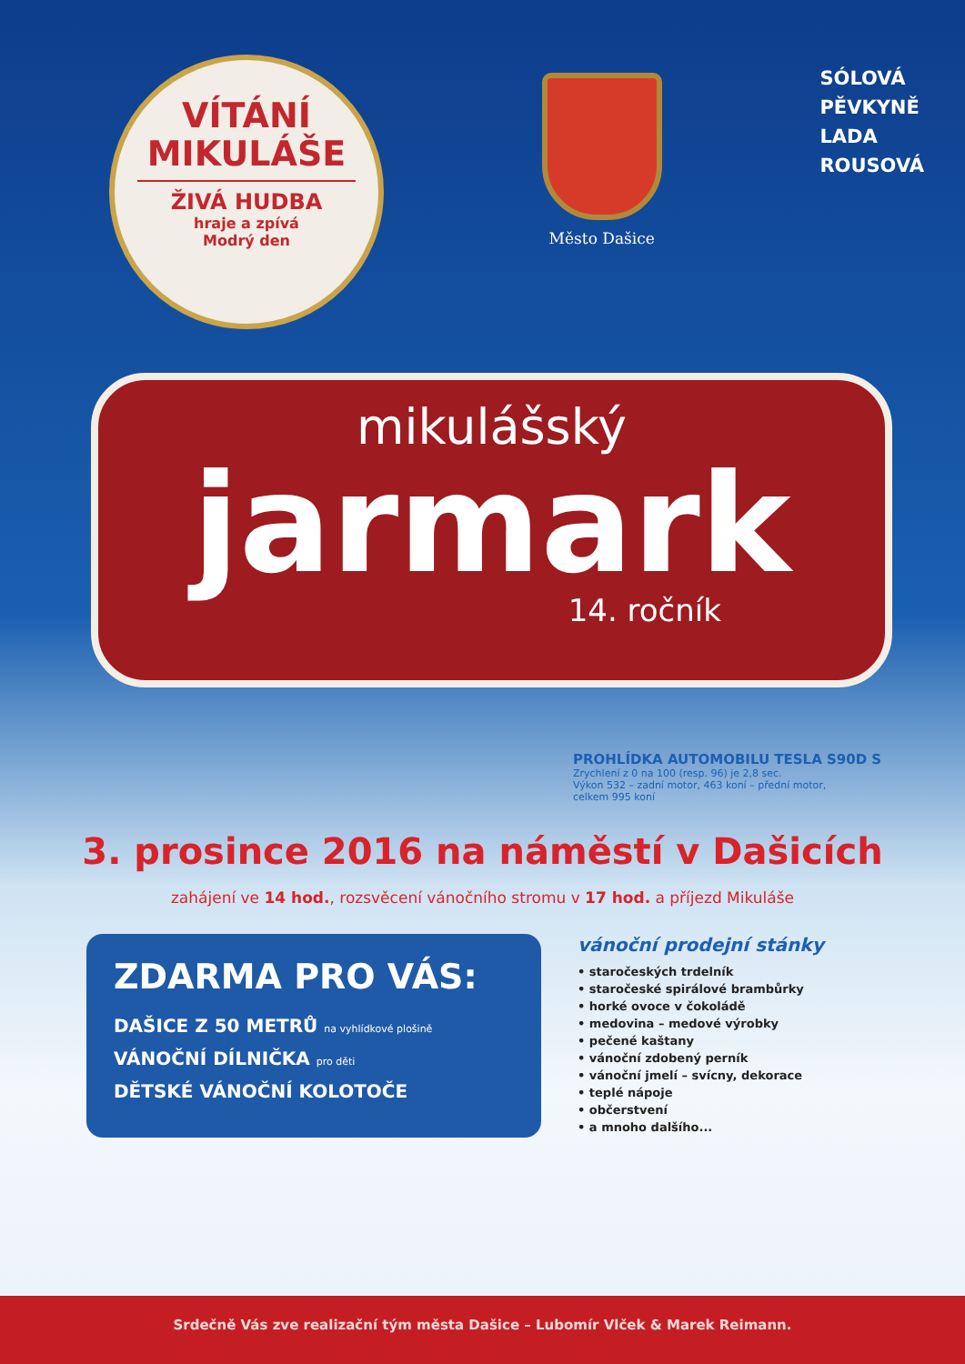VÍTÁNÍ
MIKULÁŠE
ŽIVÁ HUDBA
hraje a zpívá
Modrý den
Město Dašice
SÓLOVÁ
PĚVKYNĚ
LADA
ROUSOVÁ
mikulášský
jarmark
14. ročník
PROHLÍDKA AUTOMOBILU TESLA S90D S
Zrychlení z 0 na 100 (resp. 96) je 2,8 sec.
Výkon 532 – zadní motor, 463 koní – přední motor,
celkem 995 koní
3. prosince 2016 na náměstí v Dašicích
zahájení ve 14 hod., rozsvěcení vánočního stromu v 17 hod. a příjezd Mikuláše
ZDARMA PRO VÁS:
DAŠICE Z 50 METRŮ na vyhlídkové plošině
VÁNOČNÍ DÍLNIČKA pro děti
DĚTSKÉ VÁNOČNÍ KOLOTOČE
vánoční prodejní stánky
• staročeských trdelník
• staročeské spirálové brambůrky
• horké ovoce v čokoládě
• medovina – medové výrobky
• pečené kaštany
• vánoční zdobený perník
• vánoční jmelí – svícny, dekorace
• teplé nápoje
• občerstvení
• a mnoho dalšího...
Srdečně Vás zve realizační tým města Dašice – Lubomír Vlček & Marek Reimann.